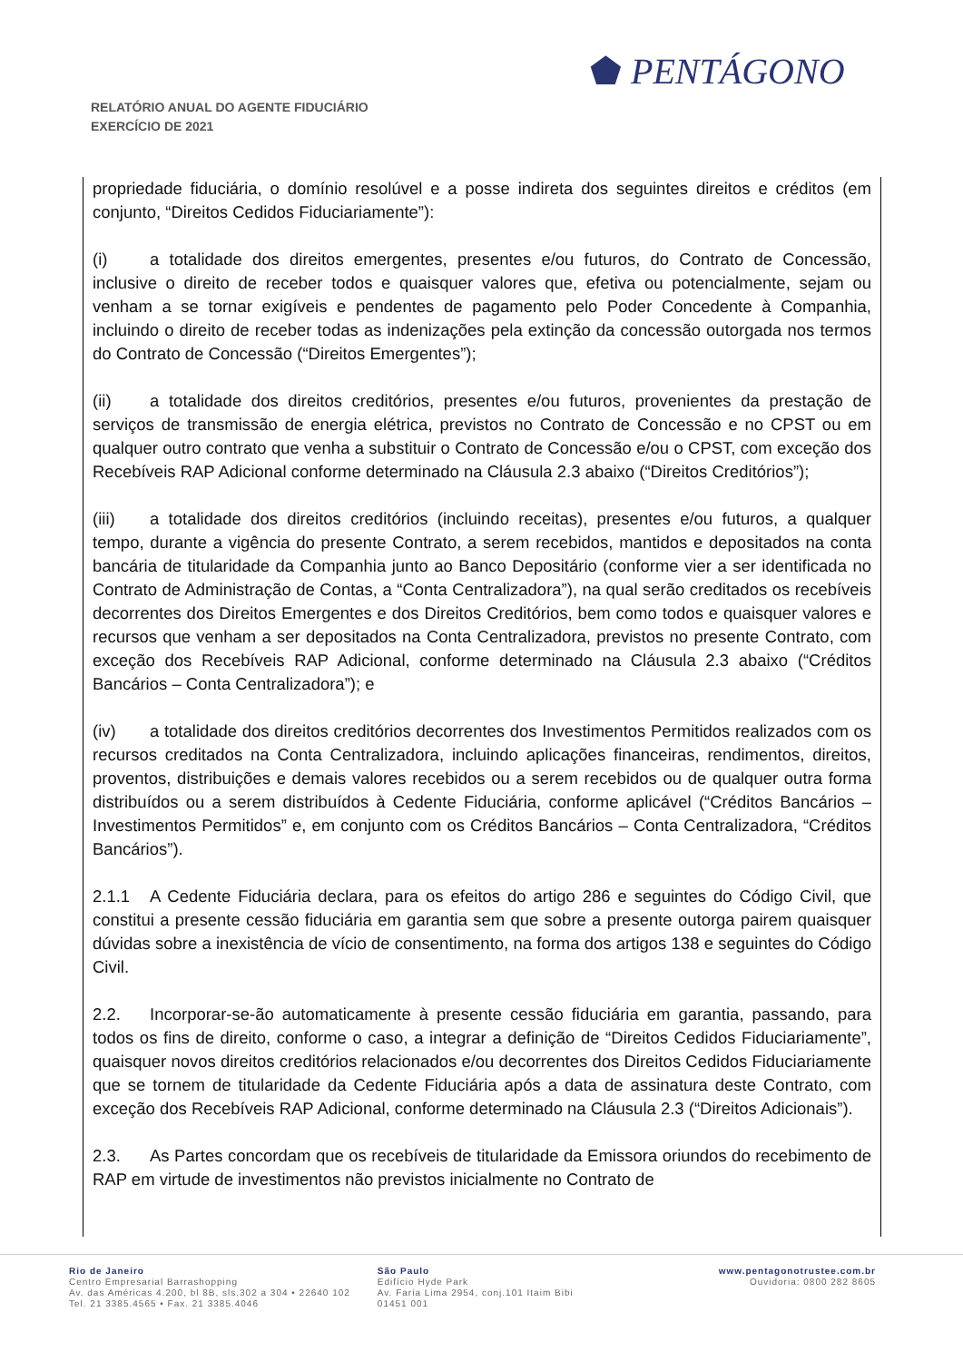RELATÓRIO ANUAL DO AGENTE FIDUCIÁRIO
EXERCÍCIO DE 2021
⬟ PENTÁGONO
propriedade fiduciária, o domínio resolúvel e a posse indireta dos seguintes direitos e créditos (em conjunto, “Direitos Cedidos Fiduciariamente”):
(i) a totalidade dos direitos emergentes, presentes e/ou futuros, do Contrato de Concessão, inclusive o direito de receber todos e quaisquer valores que, efetiva ou potencialmente, sejam ou venham a se tornar exigíveis e pendentes de pagamento pelo Poder Concedente à Companhia, incluindo o direito de receber todas as indenizações pela extinção da concessão outorgada nos termos do Contrato de Concessão (“Direitos Emergentes”);
(ii) a totalidade dos direitos creditórios, presentes e/ou futuros, provenientes da prestação de serviços de transmissão de energia elétrica, previstos no Contrato de Concessão e no CPST ou em qualquer outro contrato que venha a substituir o Contrato de Concessão e/ou o CPST, com exceção dos Recebíveis RAP Adicional conforme determinado na Cláusula 2.3 abaixo (“Direitos Creditórios”);
(iii) a totalidade dos direitos creditórios (incluindo receitas), presentes e/ou futuros, a qualquer tempo, durante a vigência do presente Contrato, a serem recebidos, mantidos e depositados na conta bancária de titularidade da Companhia junto ao Banco Depositário (conforme vier a ser identificada no Contrato de Administração de Contas, a “Conta Centralizadora”), na qual serão creditados os recebíveis decorrentes dos Direitos Emergentes e dos Direitos Creditórios, bem como todos e quaisquer valores e recursos que venham a ser depositados na Conta Centralizadora, previstos no presente Contrato, com exceção dos Recebíveis RAP Adicional, conforme determinado na Cláusula 2.3 abaixo (“Créditos Bancários – Conta Centralizadora”); e
(iv) a totalidade dos direitos creditórios decorrentes dos Investimentos Permitidos realizados com os recursos creditados na Conta Centralizadora, incluindo aplicações financeiras, rendimentos, direitos, proventos, distribuições e demais valores recebidos ou a serem recebidos ou de qualquer outra forma distribuídos ou a serem distribuídos à Cedente Fiduciária, conforme aplicável (“Créditos Bancários – Investimentos Permitidos” e, em conjunto com os Créditos Bancários – Conta Centralizadora, “Créditos Bancários”).
2.1.1 A Cedente Fiduciária declara, para os efeitos do artigo 286 e seguintes do Código Civil, que constitui a presente cessão fiduciária em garantia sem que sobre a presente outorga pairem quaisquer dúvidas sobre a inexistência de vício de consentimento, na forma dos artigos 138 e seguintes do Código Civil.
2.2. Incorporar-se-ão automaticamente à presente cessão fiduciária em garantia, passando, para todos os fins de direito, conforme o caso, a integrar a definição de “Direitos Cedidos Fiduciariamente”, quaisquer novos direitos creditórios relacionados e/ou decorrentes dos Direitos Cedidos Fiduciariamente que se tornem de titularidade da Cedente Fiduciária após a data de assinatura deste Contrato, com exceção dos Recebíveis RAP Adicional, conforme determinado na Cláusula 2.3 (“Direitos Adicionais”).
2.3. As Partes concordam que os recebíveis de titularidade da Emissora oriundos do recebimento de RAP em virtude de investimentos não previstos inicialmente no Contrato de
Rio de Janeiro
Centro Empresarial Barrashopping
Av. das Américas 4.200, bl 8B, sls.302 a 304 • 22640 102
Tel. 21 3385.4565 • Fax. 21 3385.4046
São Paulo
Edifício Hyde Park
Av. Faria Lima 2954, conj.101 Itaim Bibi
01451 001
www.pentagonotrustee.com.br
Ouvidoria: 0800 282 8605